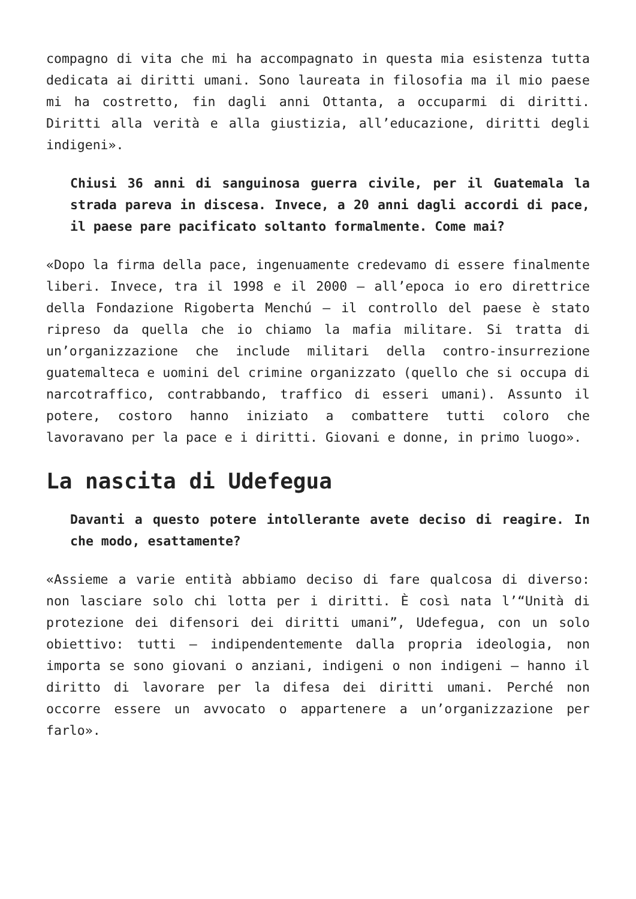compagno di vita che mi ha accompagnato in questa mia esistenza tutta dedicata ai diritti umani. Sono laureata in filosofia ma il mio paese mi ha costretto, fin dagli anni Ottanta, a occuparmi di diritti. Diritti alla verità e alla giustizia, all’educazione, diritti degli indigeni».
Chiusi 36 anni di sanguinosa guerra civile, per il Guatemala la strada pareva in discesa. Invece, a 20 anni dagli accordi di pace, il paese pare pacificato soltanto formalmente. Come mai?
«Dopo la firma della pace, ingenuamente credevamo di essere finalmente liberi. Invece, tra il 1998 e il 2000 – all’epoca io ero direttrice della Fondazione Rigoberta Menchú – il controllo del paese è stato ripreso da quella che io chiamo la mafia militare. Si tratta di un’organizzazione che include militari della contro-insurrezione guatemalteca e uomini del crimine organizzato (quello che si occupa di narcotraffico, contrabbando, traffico di esseri umani). Assunto il potere, costoro hanno iniziato a combattere tutti coloro che lavoravano per la pace e i diritti. Giovani e donne, in primo luogo».
La nascita di Udefegua
Davanti a questo potere intollerante avete deciso di reagire. In che modo, esattamente?
«Assieme a varie entità abbiamo deciso di fare qualcosa di diverso: non lasciare solo chi lotta per i diritti. È così nata l’“Unità di protezione dei difensori dei diritti umani”, Udefegua, con un solo obiettivo: tutti – indipendentemente dalla propria ideologia, non importa se sono giovani o anziani, indigeni o non indigeni – hanno il diritto di lavorare per la difesa dei diritti umani. Perché non occorre essere un avvocato o appartenere a un’organizzazione per farlo».